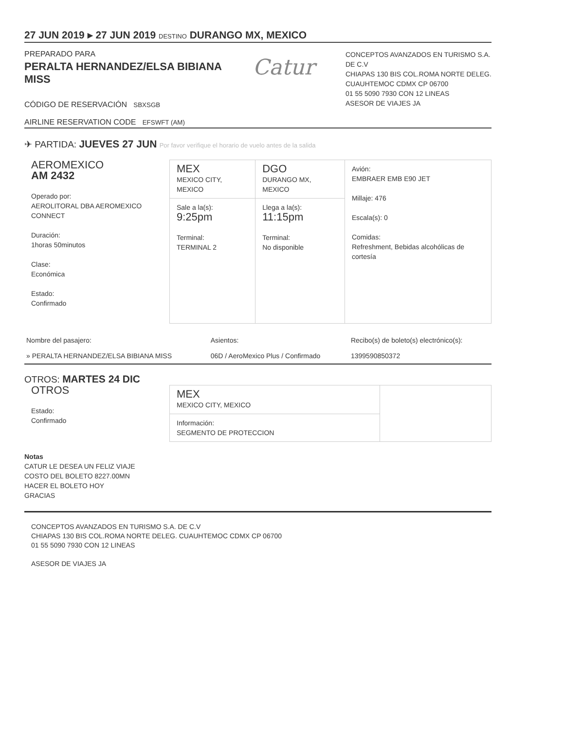27 JUN 2019 ▸ 27 JUN 2019 DESTINO DURANGO MX, MEXICO
PREPARADO PARA
PERALTA HERNANDEZ/ELSA BIBIANA
MISS
CÓDIGO DE RESERVACIÓN SBXSGB
AIRLINE RESERVATION CODE EFSWFT (AM)
Catur
CONCEPTOS AVANZADOS EN TURISMO S.A. DE C.V
CHIAPAS 130 BIS COL.ROMA NORTE DELEG. CUAUHTEMOC CDMX CP 06700
01 55 5090 7930 CON 12 LINEAS
ASESOR DE VIAJES JA
✈ PARTIDA: JUEVES 27 JUN Por favor verifique el horario de vuelo antes de la salida
| AEROMEXICO AM 2432 Operado por: AEROLITORAL DBA AEROMEXICO CONNECT Duración: 1horas 50minutos Clase: Económica Estado: Confirmado | MEX MEXICO CITY, MEXICO | DGO DURANGO MX, MEXICO | Avión: EMBRAER EMB E90 JET Millaje: 476 Escala(s): 0 Comidas: Refreshment, Bebidas alcohólicas de cortesía |
| | Sale a la(s): 9:25pm Terminal: TERMINAL 2 | Llega a la(s): 11:15pm Terminal: No disponible | |
| Nombre del pasajero: | Asientos: | Recibo(s) de boleto(s) electrónico(s): |
| » PERALTA HERNANDEZ/ELSA BIBIANA MISS | 06D / AeroMexico Plus / Confirmado | 1399590850372 |
OTROS: MARTES 24 DIC
| OTROS Estado: Confirmado | MEX MEXICO CITY, MEXICO | |
| | Información: SEGMENTO DE PROTECCION | |
Notas
CATUR LE DESEA UN FELIZ VIAJE
COSTO DEL BOLETO 8227.00MN
HACER EL BOLETO HOY
GRACIAS
CONCEPTOS AVANZADOS EN TURISMO S.A. DE C.V
CHIAPAS 130 BIS COL.ROMA NORTE DELEG. CUAUHTEMOC CDMX CP 06700
01 55 5090 7930 CON 12 LINEAS
ASESOR DE VIAJES JA